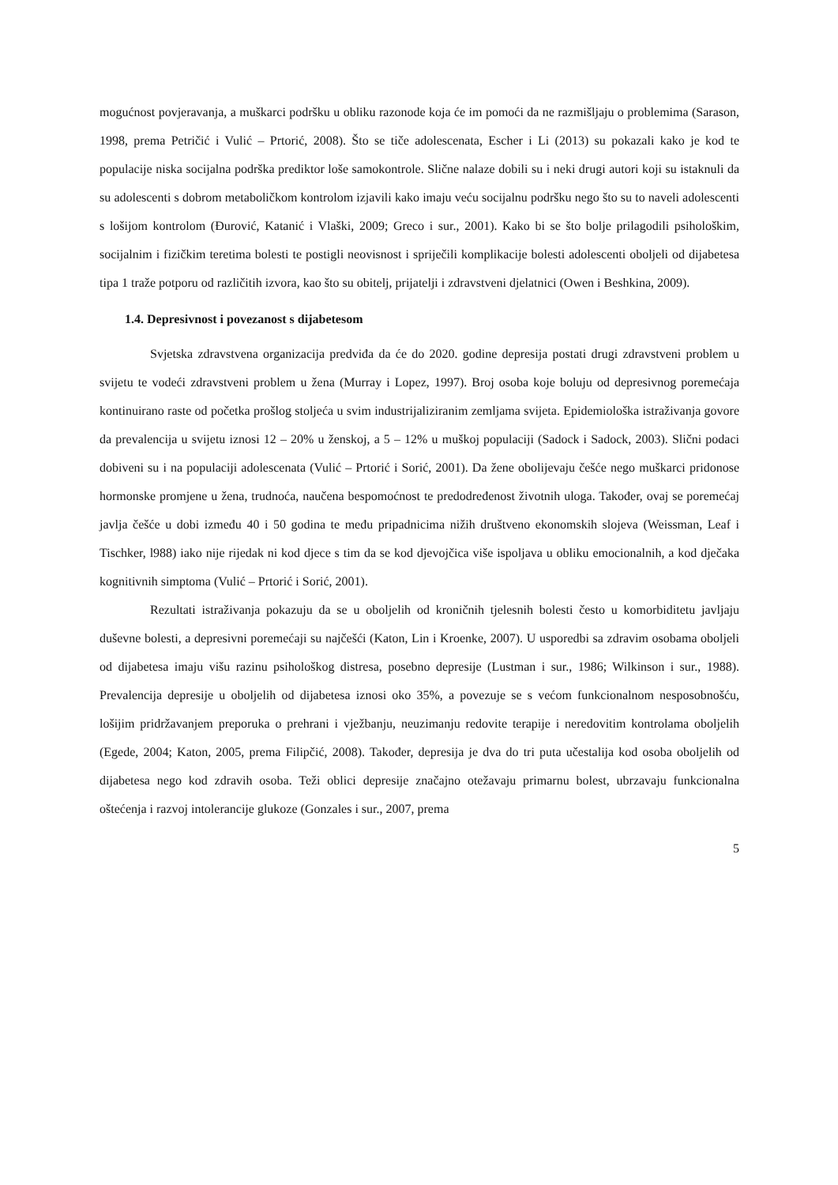mogućnost povjeravanja, a muškarci podršku u obliku razonode koja će im pomoći da ne razmišljaju o problemima (Sarason, 1998, prema Petričić i Vulić – Prtorić, 2008). Što se tiče adolescenata, Escher i Li (2013) su pokazali kako je kod te populacije niska socijalna podrška prediktor loše samokontrole. Slične nalaze dobili su i neki drugi autori koji su istaknuli da su adolescenti s dobrom metaboličkom kontrolom izjavili kako imaju veću socijalnu podršku nego što su to naveli adolescenti s lošijom kontrolom (Đurović, Katanić i Vlaški, 2009; Greco i sur., 2001). Kako bi se što bolje prilagodili psihološkim, socijalnim i fizičkim teretima bolesti te postigli neovisnost i spriječili komplikacije bolesti adolescenti oboljeli od dijabetesa tipa 1 traže potporu od različitih izvora, kao što su obitelj, prijatelji i zdravstveni djelatnici (Owen i Beshkina, 2009).
1.4. Depresivnost i povezanost s dijabetesom
Svjetska zdravstvena organizacija predviđa da će do 2020. godine depresija postati drugi zdravstveni problem u svijetu te vodeći zdravstveni problem u žena (Murray i Lopez, 1997). Broj osoba koje boluju od depresivnog poremećaja kontinuirano raste od početka prošlog stoljeća u svim industrijaliziranim zemljama svijeta. Epidemiološka istraživanja govore da prevalencija u svijetu iznosi 12 – 20% u ženskoj, a 5 – 12% u muškoj populaciji (Sadock i Sadock, 2003). Slični podaci dobiveni su i na populaciji adolescenata (Vulić – Prtorić i Sorić, 2001). Da žene obolijevaju češće nego muškarci pridonose hormonske promjene u žena, trudnoća, naučena bespomoćnost te predodređenost životnih uloga. Također, ovaj se poremećaj javlja češće u dobi između 40 i 50 godina te među pripadnicima nižih društveno ekonomskih slojeva (Weissman, Leaf i Tischker, l988) iako nije rijedak ni kod djece s tim da se kod djevojčica više ispoljava u obliku emocionalnih, a kod dječaka kognitivnih simptoma (Vulić – Prtorić i Sorić, 2001).
Rezultati istraživanja pokazuju da se u oboljelih od kroničnih tjelesnih bolesti često u komorbiditetu javljaju duševne bolesti, a depresivni poremećaji su najčešći (Katon, Lin i Kroenke, 2007). U usporedbi sa zdravim osobama oboljeli od dijabetesa imaju višu razinu psihološkog distresa, posebno depresije (Lustman i sur., 1986; Wilkinson i sur., 1988). Prevalencija depresije u oboljelih od dijabetesa iznosi oko 35%, a povezuje se s većom funkcionalnom nesposobnošću, lošijim pridržavanjem preporuka o prehrani i vježbanju, neuzimanju redovite terapije i neredovitim kontrolama oboljelih (Egede, 2004; Katon, 2005, prema Filipčić, 2008). Također, depresija je dva do tri puta učestalija kod osoba oboljelih od dijabetesa nego kod zdravih osoba. Teži oblici depresije značajno otežavaju primarnu bolest, ubrzavaju funkcionalna oštećenja i razvoj intolerancije glukoze (Gonzales i sur., 2007, prema
5